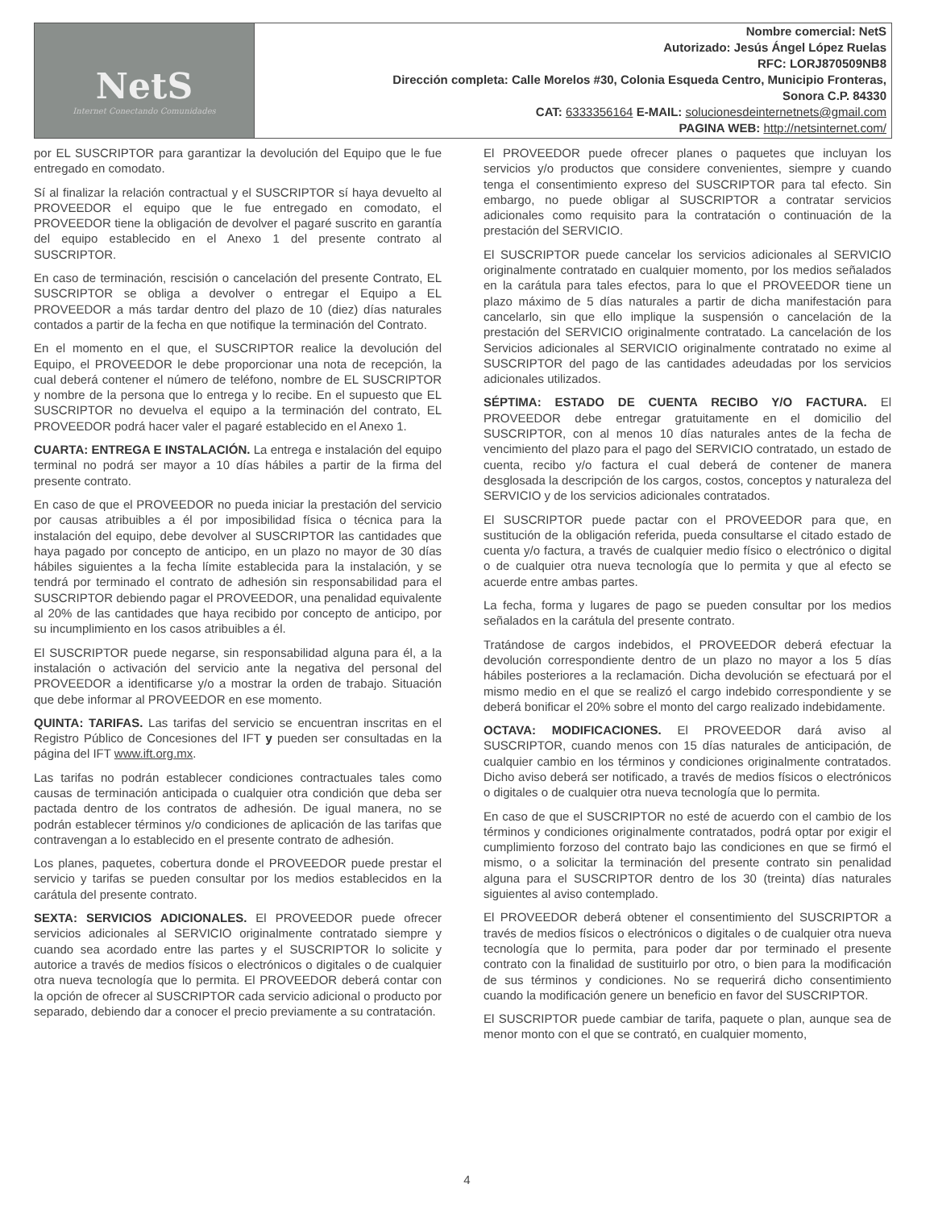| NetS Internet Conectando Comunidades | Nombre comercial: NetS Autorizado: Jesús Ángel López Ruelas RFC: LORJ870509NB8 Dirección completa: Calle Morelos #30, Colonia Esqueda Centro, Municipio Fronteras, Sonora C.P. 84330 CAT: 6333356164 E-MAIL: solucionesdeinternetnets@gmail.com PAGINA WEB: http://netsinternet.com/ |
por EL SUSCRIPTOR para garantizar la devolución del Equipo que le fue entregado en comodato.
Sí al finalizar la relación contractual y el SUSCRIPTOR sí haya devuelto al PROVEEDOR el equipo que le fue entregado en comodato, el PROVEEDOR tiene la obligación de devolver el pagaré suscrito en garantía del equipo establecido en el Anexo 1 del presente contrato al SUSCRIPTOR.
En caso de terminación, rescisión o cancelación del presente Contrato, EL SUSCRIPTOR se obliga a devolver o entregar el Equipo a EL PROVEEDOR a más tardar dentro del plazo de 10 (diez) días naturales contados a partir de la fecha en que notifique la terminación del Contrato.
En el momento en el que, el SUSCRIPTOR realice la devolución del Equipo, el PROVEEDOR le debe proporcionar una nota de recepción, la cual deberá contener el número de teléfono, nombre de EL SUSCRIPTOR y nombre de la persona que lo entrega y lo recibe. En el supuesto que EL SUSCRIPTOR no devuelva el equipo a la terminación del contrato, EL PROVEEDOR podrá hacer valer el pagaré establecido en el Anexo 1.
CUARTA: ENTREGA E INSTALACIÓN. La entrega e instalación del equipo terminal no podrá ser mayor a 10 días hábiles a partir de la firma del presente contrato.
En caso de que el PROVEEDOR no pueda iniciar la prestación del servicio por causas atribuibles a él por imposibilidad física o técnica para la instalación del equipo, debe devolver al SUSCRIPTOR las cantidades que haya pagado por concepto de anticipo, en un plazo no mayor de 30 días hábiles siguientes a la fecha límite establecida para la instalación, y se tendrá por terminado el contrato de adhesión sin responsabilidad para el SUSCRIPTOR debiendo pagar el PROVEEDOR, una penalidad equivalente al 20% de las cantidades que haya recibido por concepto de anticipo, por su incumplimiento en los casos atribuibles a él.
El SUSCRIPTOR puede negarse, sin responsabilidad alguna para él, a la instalación o activación del servicio ante la negativa del personal del PROVEEDOR a identificarse y/o a mostrar la orden de trabajo. Situación que debe informar al PROVEEDOR en ese momento.
QUINTA: TARIFAS. Las tarifas del servicio se encuentran inscritas en el Registro Público de Concesiones del IFT y pueden ser consultadas en la página del IFT www.ift.org.mx.
Las tarifas no podrán establecer condiciones contractuales tales como causas de terminación anticipada o cualquier otra condición que deba ser pactada dentro de los contratos de adhesión. De igual manera, no se podrán establecer términos y/o condiciones de aplicación de las tarifas que contravengan a lo establecido en el presente contrato de adhesión.
Los planes, paquetes, cobertura donde el PROVEEDOR puede prestar el servicio y tarifas se pueden consultar por los medios establecidos en la carátula del presente contrato.
SEXTA: SERVICIOS ADICIONALES. El PROVEEDOR puede ofrecer servicios adicionales al SERVICIO originalmente contratado siempre y cuando sea acordado entre las partes y el SUSCRIPTOR lo solicite y autorice a través de medios físicos o electrónicos o digitales o de cualquier otra nueva tecnología que lo permita. El PROVEEDOR deberá contar con la opción de ofrecer al SUSCRIPTOR cada servicio adicional o producto por separado, debiendo dar a conocer el precio previamente a su contratación.
El PROVEEDOR puede ofrecer planes o paquetes que incluyan los servicios y/o productos que considere convenientes, siempre y cuando tenga el consentimiento expreso del SUSCRIPTOR para tal efecto. Sin embargo, no puede obligar al SUSCRIPTOR a contratar servicios adicionales como requisito para la contratación o continuación de la prestación del SERVICIO.
El SUSCRIPTOR puede cancelar los servicios adicionales al SERVICIO originalmente contratado en cualquier momento, por los medios señalados en la carátula para tales efectos, para lo que el PROVEEDOR tiene un plazo máximo de 5 días naturales a partir de dicha manifestación para cancelarlo, sin que ello implique la suspensión o cancelación de la prestación del SERVICIO originalmente contratado. La cancelación de los Servicios adicionales al SERVICIO originalmente contratado no exime al SUSCRIPTOR del pago de las cantidades adeudadas por los servicios adicionales utilizados.
SÉPTIMA: ESTADO DE CUENTA RECIBO Y/O FACTURA. El PROVEEDOR debe entregar gratuitamente en el domicilio del SUSCRIPTOR, con al menos 10 días naturales antes de la fecha de vencimiento del plazo para el pago del SERVICIO contratado, un estado de cuenta, recibo y/o factura el cual deberá de contener de manera desglosada la descripción de los cargos, costos, conceptos y naturaleza del SERVICIO y de los servicios adicionales contratados.
El SUSCRIPTOR puede pactar con el PROVEEDOR para que, en sustitución de la obligación referida, pueda consultarse el citado estado de cuenta y/o factura, a través de cualquier medio físico o electrónico o digital o de cualquier otra nueva tecnología que lo permita y que al efecto se acuerde entre ambas partes.
La fecha, forma y lugares de pago se pueden consultar por los medios señalados en la carátula del presente contrato.
Tratándose de cargos indebidos, el PROVEEDOR deberá efectuar la devolución correspondiente dentro de un plazo no mayor a los 5 días hábiles posteriores a la reclamación. Dicha devolución se efectuará por el mismo medio en el que se realizó el cargo indebido correspondiente y se deberá bonificar el 20% sobre el monto del cargo realizado indebidamente.
OCTAVA: MODIFICACIONES. El PROVEEDOR dará aviso al SUSCRIPTOR, cuando menos con 15 días naturales de anticipación, de cualquier cambio en los términos y condiciones originalmente contratados. Dicho aviso deberá ser notificado, a través de medios físicos o electrónicos o digitales o de cualquier otra nueva tecnología que lo permita.
En caso de que el SUSCRIPTOR no esté de acuerdo con el cambio de los términos y condiciones originalmente contratados, podrá optar por exigir el cumplimiento forzoso del contrato bajo las condiciones en que se firmó el mismo, o a solicitar la terminación del presente contrato sin penalidad alguna para el SUSCRIPTOR dentro de los 30 (treinta) días naturales siguientes al aviso contemplado.
El PROVEEDOR deberá obtener el consentimiento del SUSCRIPTOR a través de medios físicos o electrónicos o digitales o de cualquier otra nueva tecnología que lo permita, para poder dar por terminado el presente contrato con la finalidad de sustituirlo por otro, o bien para la modificación de sus términos y condiciones. No se requerirá dicho consentimiento cuando la modificación genere un beneficio en favor del SUSCRIPTOR.
El SUSCRIPTOR puede cambiar de tarifa, paquete o plan, aunque sea de menor monto con el que se contrató, en cualquier momento,
4